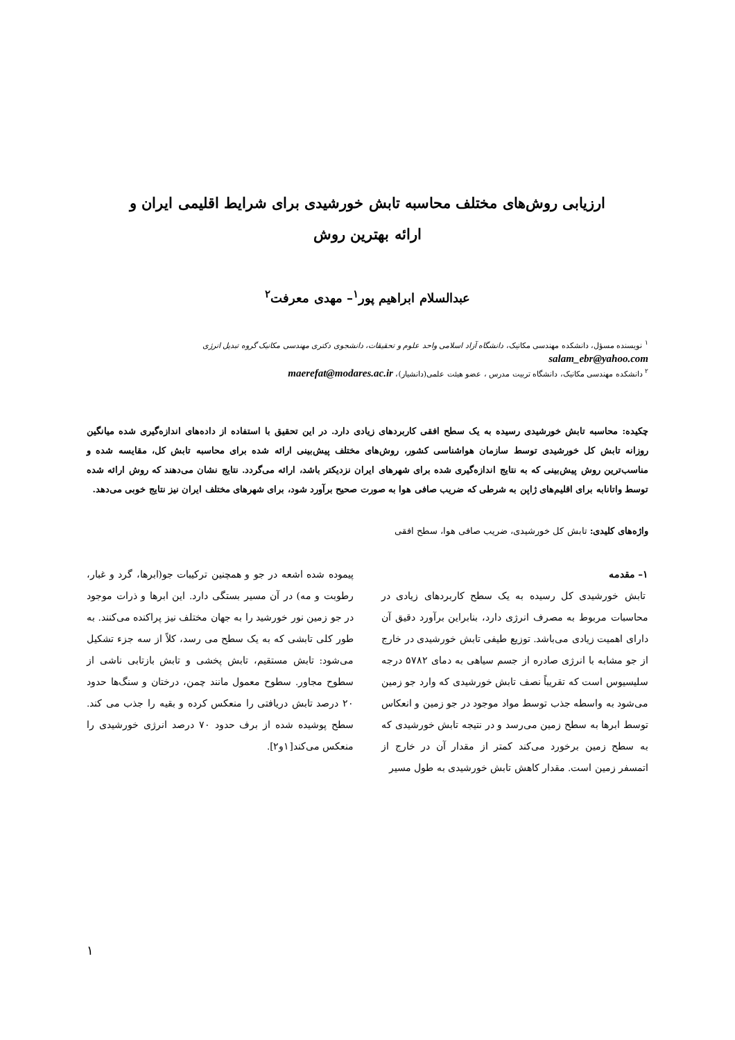ارزیابی روش‌های مختلف محاسبه تابش خورشیدی برای شرایط اقلیمی ایران و
ارائه بهترین روش
عبدالسلام ابراهیم پور<sup>۱</sup>– مهدی معرفت<sup>۲</sup>
<sup>۱</sup> نویسنده مسؤل، دانشکده مهندسی مکانیک، دانشگاه آزاد اسلامی واحد علوم و تحقیقات، دانشجوی دکتری مهندسی مکانیک گروه تبدیل انرژی
salam_ebr@yahoo.com
<sup>۲</sup> دانشکده مهندسی مکانیک، دانشگاه تربیت مدرس ، عضو هیئت علمی(دانشیار)، maerefat@modares.ac.ir
چکیده: محاسبه تابش خورشیدی رسیده به یک سطح افقی کاربردهای زیادی دارد. در این تحقیق با استفاده از داده‌های اندازه‌گیری شده میانگین روزانه تابش کل خورشیدی توسط سازمان هواشناسی کشور، روش‌های مختلف پیش‌بینی ارائه شده برای محاسبه تابش کل، مقایسه شده و مناسب‌ترین روش پیش‌بینی که به نتایج اندازه‌گیری شده برای شهرهای ایران نزدیکتر باشد، ارائه می‌گردد. نتایج نشان می‌دهند که روش ارائه شده توسط واتانابه برای اقلیم‌های ژاپن به شرطی که ضریب صافی هوا به صورت صحیح برآورد شود، برای شهرهای مختلف ایران نیز نتایج خوبی می‌دهد.
واژه‌های کلیدی: تابش کل خورشیدی، ضریب صافی هوا، سطح افقی
۱– مقدمه
تابش خورشیدی کل رسیده به یک سطح کاربردهای زیادی در محاسبات مربوط به مصرف انرژی دارد، بنابراین برآورد دقیق آن دارای اهمیت زیادی می‌باشد. توزیع طیفی تابش خورشیدی در خارج از جو مشابه با انرژی صادره از جسم سیاهی به دمای ۵۷۸۲ درجه سلیسیوس است که تقریباً نصف تابش خورشیدی که وارد جو زمین می‌شود به واسطه جذب توسط مواد موجود در جو زمین و انعکاس توسط ابرها به سطح زمین می‌رسد و در نتیجه تابش خورشیدی که به سطح زمین برخورد می‌کند کمتر از مقدار آن در خارج از اتمسفر زمین است. مقدار کاهش تابش خورشیدی به طول مسیر
پیموده شده اشعه در جو و همچنین ترکیبات جو(ابرها، گرد و غبار، رطوبت و مه) در آن مسیر بستگی دارد. این ابرها و ذرات موجود در جو زمین نور خورشید را به جهان مختلف نیز پراکنده می‌کنند. به طور کلی تابشی که به یک سطح می رسد، کلاً از سه جزء تشکیل می‌شود: تابش مستقیم، تابش پخشی و تابش بازتابی ناشی از سطوح مجاور. سطوح معمول مانند چمن، درختان و سنگ‌ها حدود ۲۰ درصد تابش دریافتی را منعکس کرده و بقیه را جذب می کند. سطح پوشیده شده از برف حدود ۷۰ درصد انرژی خورشیدی را منعکس می‌کند[۱و۲].
۱